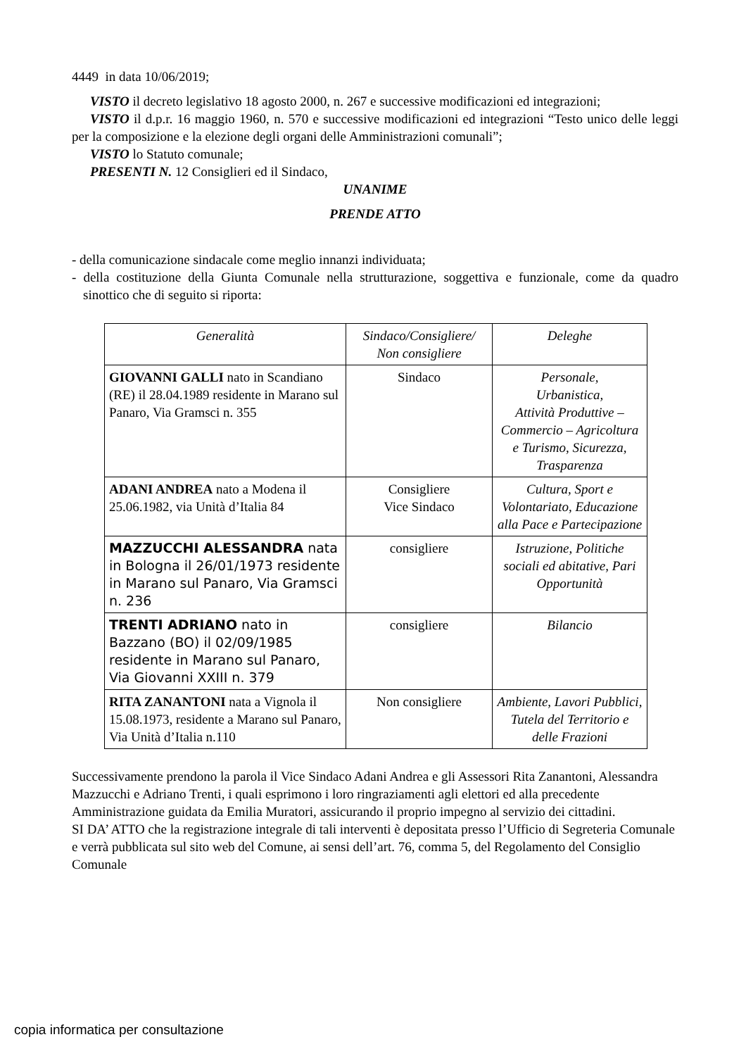4449 in data 10/06/2019;
VISTO il decreto legislativo 18 agosto 2000, n. 267 e successive modificazioni ed integrazioni;
VISTO il d.p.r. 16 maggio 1960, n. 570 e successive modificazioni ed integrazioni “Testo unico delle leggi per la composizione e la elezione degli organi delle Amministrazioni comunali”;
VISTO lo Statuto comunale;
PRESENTI N. 12 Consiglieri ed il Sindaco,
UNANIME
PRENDE ATTO
- della comunicazione sindacale come meglio innanzi individuata;
- della costituzione della Giunta Comunale nella strutturazione, soggettiva e funzionale, come da quadro sinottico che di seguito si riporta:
| Generalità | Sindaco/Consigliere/ Non consigliere | Deleghe |
| --- | --- | --- |
| GIOVANNI GALLI nato in Scandiano (RE) il 28.04.1989 residente in Marano sul Panaro, Via Gramsci n. 355 | Sindaco | Personale, Urbanistica, Attività Produttive – Commercio – Agricoltura e Turismo, Sicurezza, Trasparenza |
| ADANI ANDREA nato a Modena il 25.06.1982, via Unità d’Italia 84 | Consigliere Vice Sindaco | Cultura, Sport e Volontariato, Educazione alla Pace e Partecipazione |
| MAZZUCCHI ALESSANDRA nata in Bologna il 26/01/1973 residente in Marano sul Panaro, Via Gramsci n. 236 | consigliere | Istruzione, Politiche sociali ed abitative, Pari Opportunità |
| TRENTI ADRIANO nato in Bazzano (BO) il 02/09/1985 residente in Marano sul Panaro, Via Giovanni XXIII n. 379 | consigliere | Bilancio |
| RITA ZANANTONI nata a Vignola il 15.08.1973, residente a Marano sul Panaro, Via Unità d’Italia n.110 | Non consigliere | Ambiente, Lavori Pubblici, Tutela del Territorio e delle Frazioni |
Successivamente prendono la parola il Vice Sindaco Adani Andrea e gli Assessori Rita Zanantoni, Alessandra Mazzucchi e Adriano Trenti, i quali esprimono i loro ringraziamenti agli elettori ed alla precedente Amministrazione guidata da Emilia Muratori, assicurando il proprio impegno al servizio dei cittadini.
SI DA’ ATTO che la registrazione integrale di tali interventi è depositata presso l’Ufficio di Segreteria Comunale e verrà pubblicata sul sito web del Comune, ai sensi dell’art. 76, comma 5, del Regolamento del Consiglio Comunale
copia informatica per consultazione